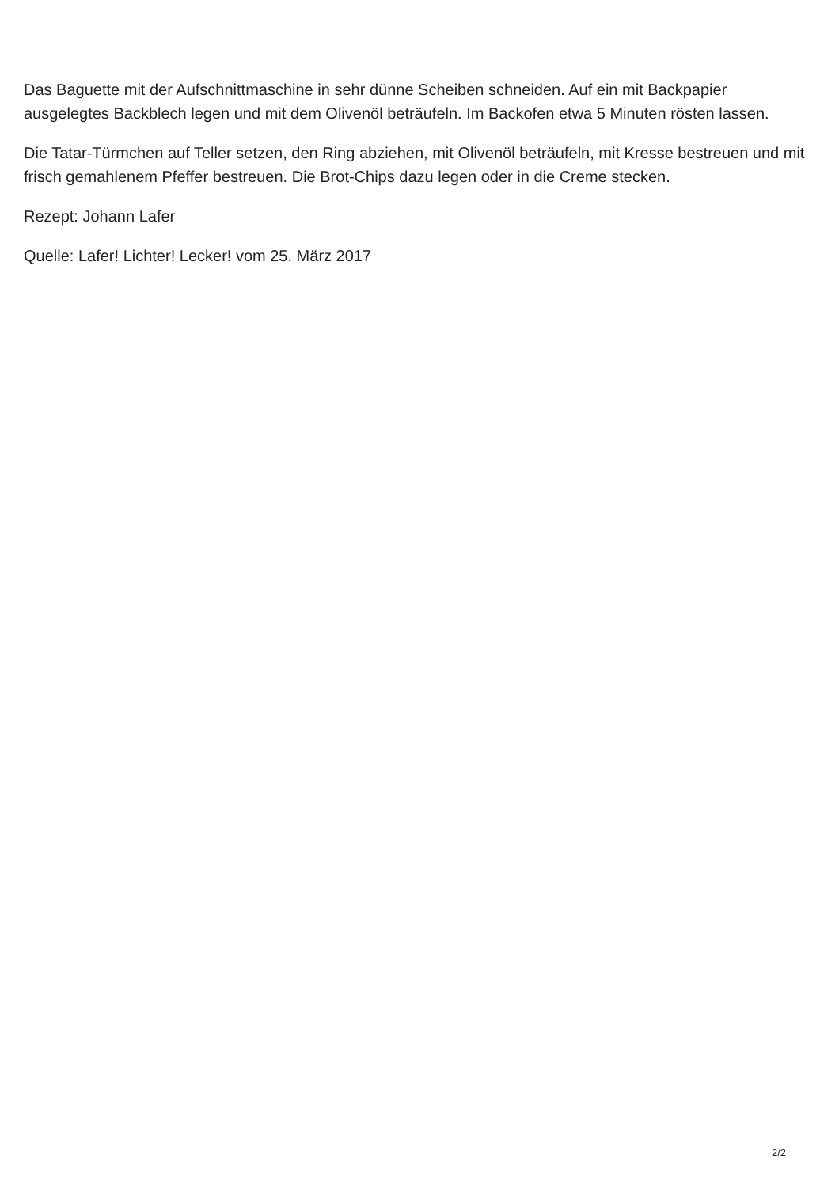Das Baguette mit der Aufschnittmaschine in sehr dünne Scheiben schneiden. Auf ein mit Backpapier ausgelegtes Backblech legen und mit dem Olivenöl beträufeln. Im Backofen etwa 5 Minuten rösten lassen.
Die Tatar-Türmchen auf Teller setzen, den Ring abziehen, mit Olivenöl beträufeln, mit Kresse bestreuen und mit frisch gemahlenem Pfeffer bestreuen. Die Brot-Chips dazu legen oder in die Creme stecken.
Rezept: Johann Lafer
Quelle: Lafer! Lichter! Lecker! vom 25. März 2017
2/2